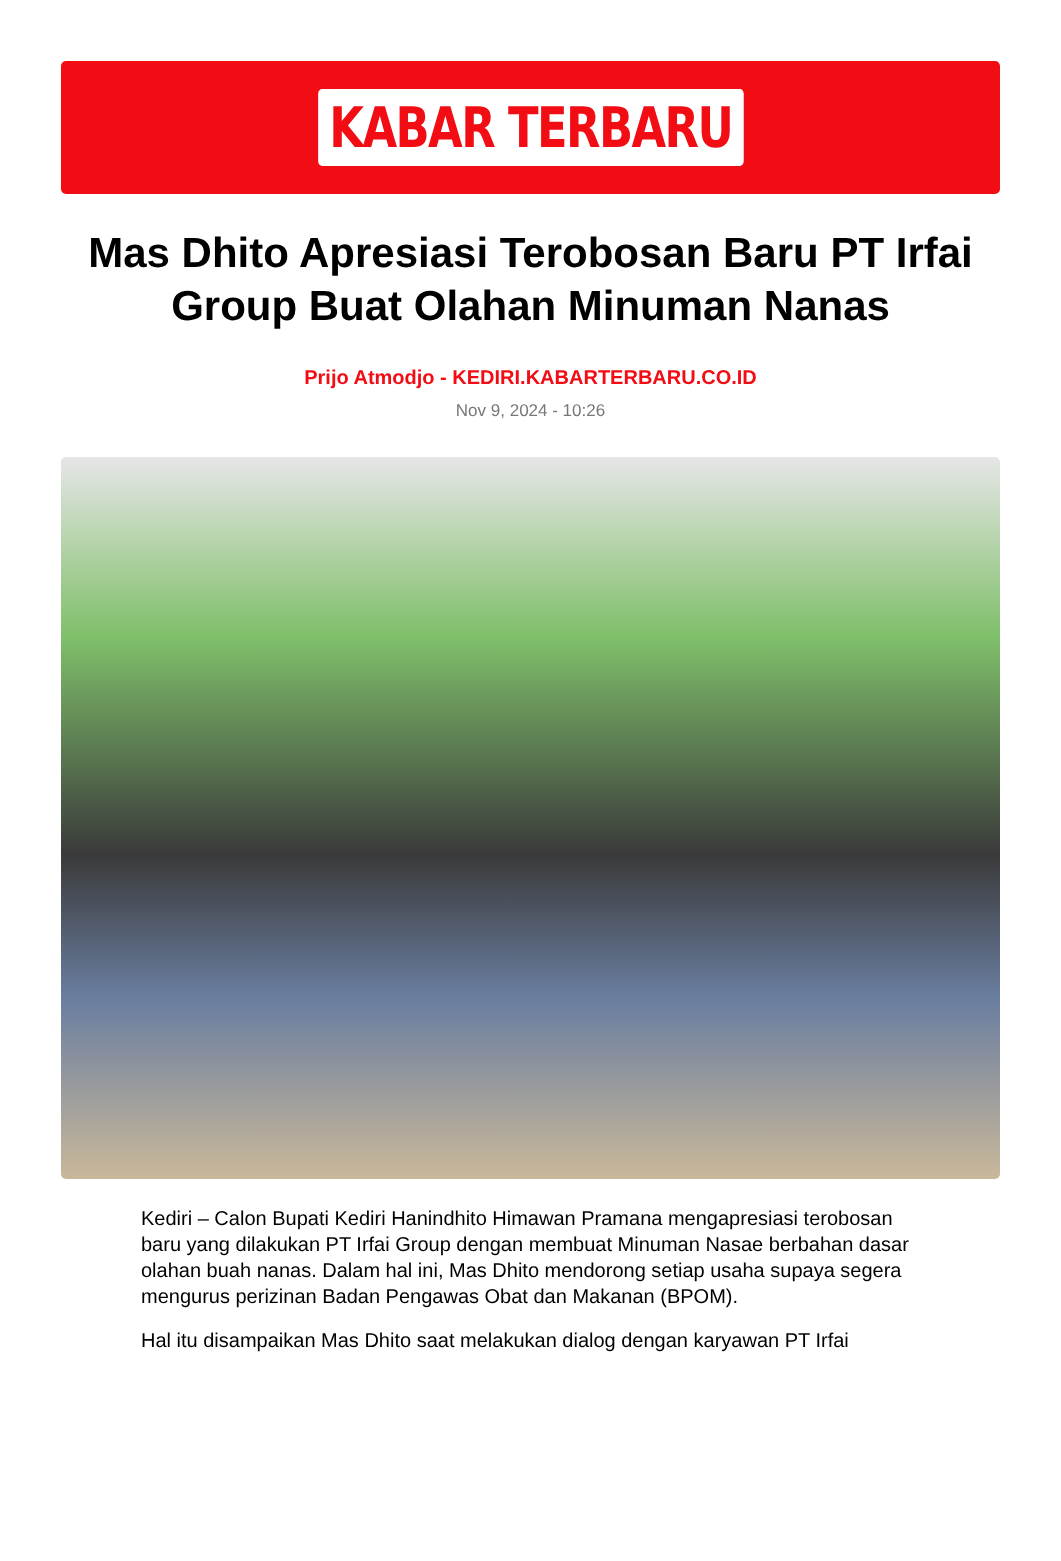KABAR TERBARU
Mas Dhito Apresiasi Terobosan Baru PT Irfai Group Buat Olahan Minuman Nanas
Prijo Atmodjo - KEDIRI.KABARTERBARU.CO.ID
Nov 9, 2024 - 10:26
Kediri – Calon Bupati Kediri Hanindhito Himawan Pramana mengapresiasi terobosan baru yang dilakukan PT Irfai Group dengan membuat Minuman Nasae berbahan dasar olahan buah nanas. Dalam hal ini, Mas Dhito mendorong setiap usaha supaya segera mengurus perizinan Badan Pengawas Obat dan Makanan (BPOM).
Hal itu disampaikan Mas Dhito saat melakukan dialog dengan karyawan PT Irfai